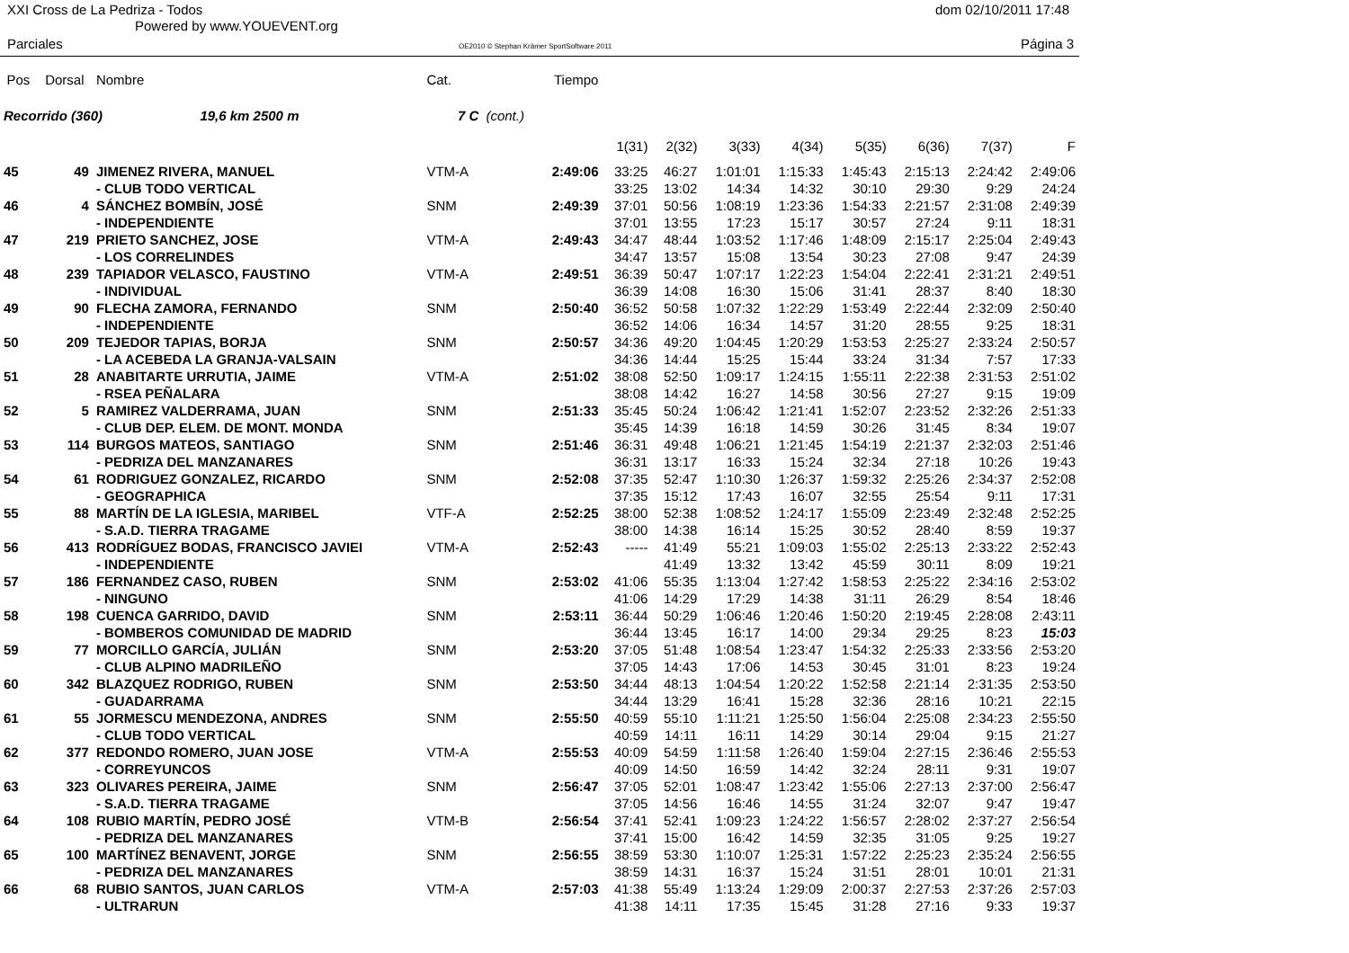XXI Cross de La Pedriza - Todos
Powered by www.YOUEVENT.org
dom 02/10/2011 17:48
Parciales
OE2010 © Stephan Krämer SportSoftware 2011
Página 3
| Pos | Dorsal | Nombre | Cat. | | Tiempo | | | | | | | | |
| --- | --- | --- | --- | --- | --- | --- | --- | --- | --- | --- | --- | --- | --- |
| Recorrido (360) 19,6 km 2500 m | | | 7 C | (cont.) | | | | | | | | | |
| | | | | | | 1(31) | 2(32) | 3(33) | 4(34) | 5(35) | 6(36) | 7(37) | F |
| 45 | 49 | JIMENEZ RIVERA, MANUEL | VTM-A | | 2:49:06 | 33:25 | 46:27 | 1:01:01 | 1:15:33 | 1:45:43 | 2:15:13 | 2:24:42 | 2:49:06 |
| | | - CLUB TODO VERTICAL | | | | 33:25 | 13:02 | 14:34 | 14:32 | 30:10 | 29:30 | 9:29 | 24:24 |
| 46 | 4 | SÁNCHEZ BOMBÍN, JOSÉ | SNM | | 2:49:39 | 37:01 | 50:56 | 1:08:19 | 1:23:36 | 1:54:33 | 2:21:57 | 2:31:08 | 2:49:39 |
| | | - INDEPENDIENTE | | | | 37:01 | 13:55 | 17:23 | 15:17 | 30:57 | 27:24 | 9:11 | 18:31 |
| 47 | 219 | PRIETO SANCHEZ, JOSE | VTM-A | | 2:49:43 | 34:47 | 48:44 | 1:03:52 | 1:17:46 | 1:48:09 | 2:15:17 | 2:25:04 | 2:49:43 |
| | | - LOS CORRELINDES | | | | 34:47 | 13:57 | 15:08 | 13:54 | 30:23 | 27:08 | 9:47 | 24:39 |
| 48 | 239 | TAPIADOR VELASCO, FAUSTINO | VTM-A | | 2:49:51 | 36:39 | 50:47 | 1:07:17 | 1:22:23 | 1:54:04 | 2:22:41 | 2:31:21 | 2:49:51 |
| | | - INDIVIDUAL | | | | 36:39 | 14:08 | 16:30 | 15:06 | 31:41 | 28:37 | 8:40 | 18:30 |
| 49 | 90 | FLECHA ZAMORA, FERNANDO | SNM | | 2:50:40 | 36:52 | 50:58 | 1:07:32 | 1:22:29 | 1:53:49 | 2:22:44 | 2:32:09 | 2:50:40 |
| | | - INDEPENDIENTE | | | | 36:52 | 14:06 | 16:34 | 14:57 | 31:20 | 28:55 | 9:25 | 18:31 |
| 50 | 209 | TEJEDOR TAPIAS, BORJA | SNM | | 2:50:57 | 34:36 | 49:20 | 1:04:45 | 1:20:29 | 1:53:53 | 2:25:27 | 2:33:24 | 2:50:57 |
| | | - LA ACEBEDA LA GRANJA-VALSAIN | | | | 34:36 | 14:44 | 15:25 | 15:44 | 33:24 | 31:34 | 7:57 | 17:33 |
| 51 | 28 | ANABITARTE URRUTIA, JAIME | VTM-A | | 2:51:02 | 38:08 | 52:50 | 1:09:17 | 1:24:15 | 1:55:11 | 2:22:38 | 2:31:53 | 2:51:02 |
| | | - RSEA PEÑALARA | | | | 38:08 | 14:42 | 16:27 | 14:58 | 30:56 | 27:27 | 9:15 | 19:09 |
| 52 | 5 | RAMIREZ VALDERRAMA, JUAN | SNM | | 2:51:33 | 35:45 | 50:24 | 1:06:42 | 1:21:41 | 1:52:07 | 2:23:52 | 2:32:26 | 2:51:33 |
| | | - CLUB DEP. ELEM. DE MONT. MONDA | | | | 35:45 | 14:39 | 16:18 | 14:59 | 30:26 | 31:45 | 8:34 | 19:07 |
| 53 | 114 | BURGOS MATEOS, SANTIAGO | SNM | | 2:51:46 | 36:31 | 49:48 | 1:06:21 | 1:21:45 | 1:54:19 | 2:21:37 | 2:32:03 | 2:51:46 |
| | | - PEDRIZA DEL MANZANARES | | | | 36:31 | 13:17 | 16:33 | 15:24 | 32:34 | 27:18 | 10:26 | 19:43 |
| 54 | 61 | RODRIGUEZ GONZALEZ, RICARDO | SNM | | 2:52:08 | 37:35 | 52:47 | 1:10:30 | 1:26:37 | 1:59:32 | 2:25:26 | 2:34:37 | 2:52:08 |
| | | - GEOGRAPHICA | | | | 37:35 | 15:12 | 17:43 | 16:07 | 32:55 | 25:54 | 9:11 | 17:31 |
| 55 | 88 | MARTÍN DE LA IGLESIA, MARIBEL | VTF-A | | 2:52:25 | 38:00 | 52:38 | 1:08:52 | 1:24:17 | 1:55:09 | 2:23:49 | 2:32:48 | 2:52:25 |
| | | - S.A.D. TIERRA TRAGAME | | | | 38:00 | 14:38 | 16:14 | 15:25 | 30:52 | 28:40 | 8:59 | 19:37 |
| 56 | 413 | RODRÍGUEZ BODAS, FRANCISCO JAVIEI | VTM-A | | 2:52:43 | ----- | 41:49 | 55:21 | 1:09:03 | 1:55:02 | 2:25:13 | 2:33:22 | 2:52:43 |
| | | - INDEPENDIENTE | | | | | 41:49 | 13:32 | 13:42 | 45:59 | 30:11 | 8:09 | 19:21 |
| 57 | 186 | FERNANDEZ CASO, RUBEN | SNM | | 2:53:02 | 41:06 | 55:35 | 1:13:04 | 1:27:42 | 1:58:53 | 2:25:22 | 2:34:16 | 2:53:02 |
| | | - NINGUNO | | | | 41:06 | 14:29 | 17:29 | 14:38 | 31:11 | 26:29 | 8:54 | 18:46 |
| 58 | 198 | CUENCA GARRIDO, DAVID | SNM | | 2:53:11 | 36:44 | 50:29 | 1:06:46 | 1:20:46 | 1:50:20 | 2:19:45 | 2:28:08 | 2:43:11 |
| | | - BOMBEROS COMUNIDAD DE MADRID | | | | 36:44 | 13:45 | 16:17 | 14:00 | 29:34 | 29:25 | 8:23 | 15:03 |
| 59 | 77 | MORCILLO GARCÍA, JULIÁN | SNM | | 2:53:20 | 37:05 | 51:48 | 1:08:54 | 1:23:47 | 1:54:32 | 2:25:33 | 2:33:56 | 2:53:20 |
| | | - CLUB ALPINO MADRILEÑO | | | | 37:05 | 14:43 | 17:06 | 14:53 | 30:45 | 31:01 | 8:23 | 19:24 |
| 60 | 342 | BLAZQUEZ RODRIGO, RUBEN | SNM | | 2:53:50 | 34:44 | 48:13 | 1:04:54 | 1:20:22 | 1:52:58 | 2:21:14 | 2:31:35 | 2:53:50 |
| | | - GUADARRAMA | | | | 34:44 | 13:29 | 16:41 | 15:28 | 32:36 | 28:16 | 10:21 | 22:15 |
| 61 | 55 | JORMESCU MENDEZONA, ANDRES | SNM | | 2:55:50 | 40:59 | 55:10 | 1:11:21 | 1:25:50 | 1:56:04 | 2:25:08 | 2:34:23 | 2:55:50 |
| | | - CLUB TODO VERTICAL | | | | 40:59 | 14:11 | 16:11 | 14:29 | 30:14 | 29:04 | 9:15 | 21:27 |
| 62 | 377 | REDONDO ROMERO, JUAN JOSE | VTM-A | | 2:55:53 | 40:09 | 54:59 | 1:11:58 | 1:26:40 | 1:59:04 | 2:27:15 | 2:36:46 | 2:55:53 |
| | | - CORREYUNCOS | | | | 40:09 | 14:50 | 16:59 | 14:42 | 32:24 | 28:11 | 9:31 | 19:07 |
| 63 | 323 | OLIVARES PEREIRA, JAIME | SNM | | 2:56:47 | 37:05 | 52:01 | 1:08:47 | 1:23:42 | 1:55:06 | 2:27:13 | 2:37:00 | 2:56:47 |
| | | - S.A.D. TIERRA TRAGAME | | | | 37:05 | 14:56 | 16:46 | 14:55 | 31:24 | 32:07 | 9:47 | 19:47 |
| 64 | 108 | RUBIO MARTÍN, PEDRO JOSÉ | VTM-B | | 2:56:54 | 37:41 | 52:41 | 1:09:23 | 1:24:22 | 1:56:57 | 2:28:02 | 2:37:27 | 2:56:54 |
| | | - PEDRIZA DEL MANZANARES | | | | 37:41 | 15:00 | 16:42 | 14:59 | 32:35 | 31:05 | 9:25 | 19:27 |
| 65 | 100 | MARTÍNEZ BENAVENT, JORGE | SNM | | 2:56:55 | 38:59 | 53:30 | 1:10:07 | 1:25:31 | 1:57:22 | 2:25:23 | 2:35:24 | 2:56:55 |
| | | - PEDRIZA DEL MANZANARES | | | | 38:59 | 14:31 | 16:37 | 15:24 | 31:51 | 28:01 | 10:01 | 21:31 |
| 66 | 68 | RUBIO SANTOS, JUAN CARLOS | VTM-A | | 2:57:03 | 41:38 | 55:49 | 1:13:24 | 1:29:09 | 2:00:37 | 2:27:53 | 2:37:26 | 2:57:03 |
| | | - ULTRARUN | | | | 41:38 | 14:11 | 17:35 | 15:45 | 31:28 | 27:16 | 9:33 | 19:37 |